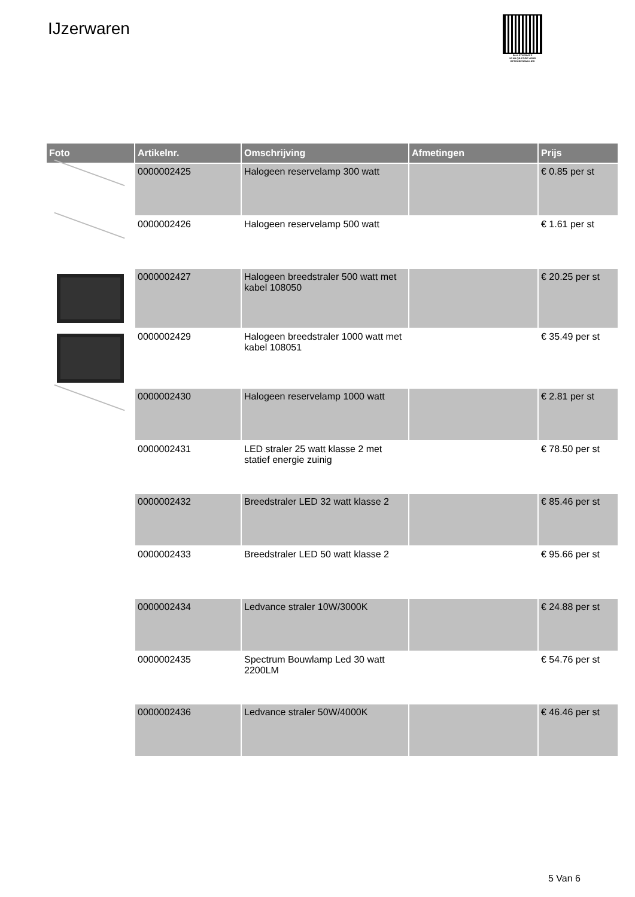IJzerwaren
PALLETSERVICE
SCAN QR-CODE VOOR
RETOURFORMULIER
| Foto | Artikelnr. | Omschrijving | Afmetingen | Prijs |
| --- | --- | --- | --- | --- |
| | 0000002425 | Halogeen reservelamp 300 watt | | € 0.85 per st |
| | 0000002426 | Halogeen reservelamp 500 watt | | € 1.61 per st |
| | 0000002427 | Halogeen breedstraler 500 watt met kabel 108050 | | € 20.25 per st |
| | 0000002429 | Halogeen breedstraler 1000 watt met kabel 108051 | | € 35.49 per st |
| | 0000002430 | Halogeen reservelamp 1000 watt | | € 2.81 per st |
| | 0000002431 | LED straler 25 watt klasse 2 met statief energie zuinig | | € 78.50 per st |
| | 0000002432 | Breedstraler LED 32 watt klasse 2 | | € 85.46 per st |
| | 0000002433 | Breedstraler LED 50 watt klasse 2 | | € 95.66 per st |
| | 0000002434 | Ledvance straler 10W/3000K | | € 24.88 per st |
| | 0000002435 | Spectrum Bouwlamp Led 30 watt 2200LM | | € 54.76 per st |
| | 0000002436 | Ledvance straler 50W/4000K | | € 46.46 per st |
5 Van 6